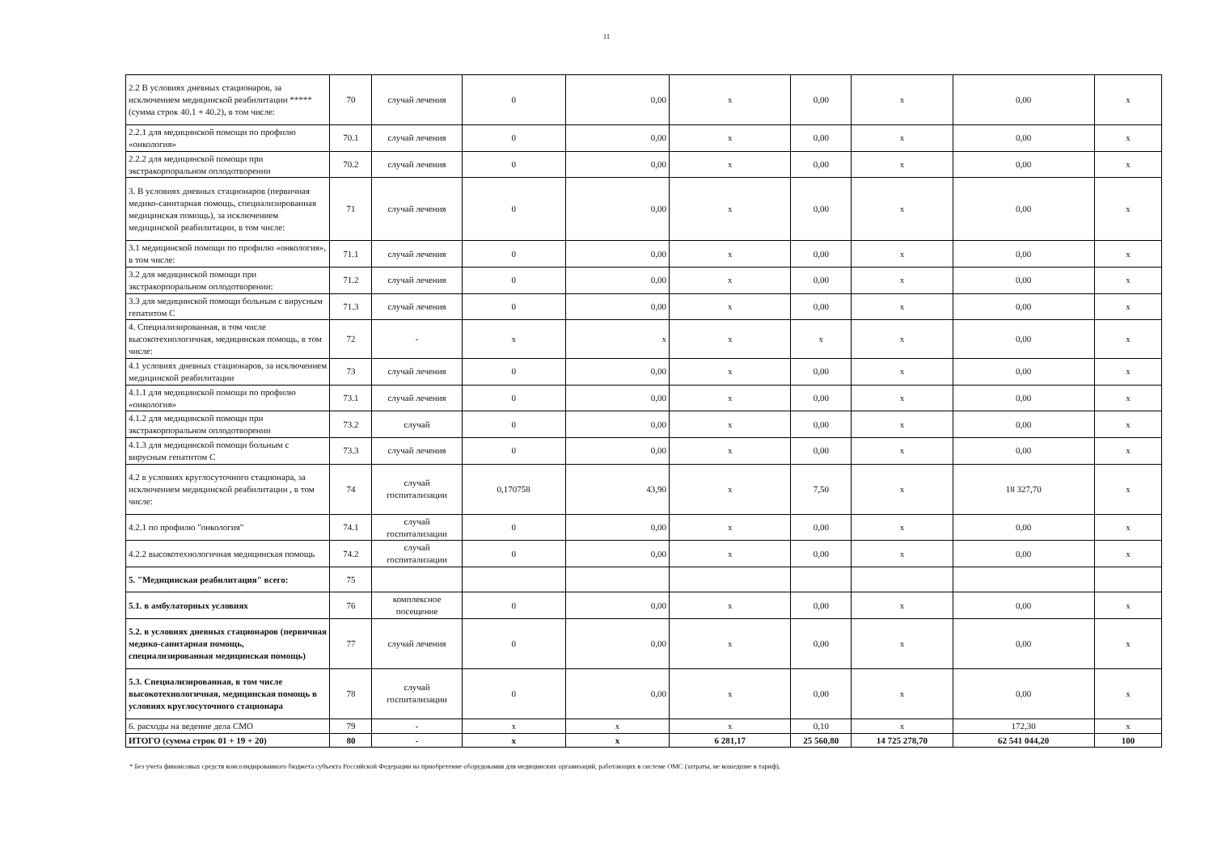11
| 2.2 В условиях дневных стационаров, за исключением медицинской реабилитации ***** (сумма строк 40.1 + 40.2), в том числе: | 70 | случай лечения | 0 | 0,00 | х | 0,00 | х | 0,00 | х |
| 2.2.1 для медицинской помощи по профилю «онкология» | 70.1 | случай лечения | 0 | 0,00 | х | 0,00 | х | 0,00 | х |
| 2.2.2 для медицинской помощи при экстракорпоральном оплодотворении | 70.2 | случай лечения | 0 | 0,00 | х | 0,00 | х | 0,00 | х |
| 3. В условиях дневных стационаров (первичная медико-санитарная помощь, специализированная медицинская помощь), за исключением медицинской реабилитации, в том числе: | 71 | случай лечения | 0 | 0,00 | х | 0,00 | х | 0,00 | х |
| 3.1 медицинской помощи по профилю «онкология», в том числе: | 71.1 | случай лечения | 0 | 0,00 | х | 0,00 | х | 0,00 | х |
| 3.2 для медицинской помощи при экстракорпоральном оплодотворении: | 71.2 | случай лечения | 0 | 0,00 | х | 0,00 | х | 0,00 | х |
| 3.3 для медицинской помощи больным с вирусным гепатитом С | 71.3 | случай лечения | 0 | 0,00 | х | 0,00 | х | 0,00 | х |
| 4. Специализированная, в том числе высокотехнологичная, медицинская помощь, в том числе: | 72 | - | х | х | х | х | х | 0,00 | х |
| 4.1 условиях дневных стационаров, за исключением медицинской реабилитации | 73 | случай лечения | 0 | 0,00 | х | 0,00 | х | 0,00 | х |
| 4.1.1 для медицинской помощи по профилю «онкология» | 73.1 | случай лечения | 0 | 0,00 | х | 0,00 | х | 0,00 | х |
| 4.1.2 для медицинской помощи при экстракорпоральном оплодотворении | 73.2 | случай | 0 | 0,00 | х | 0,00 | х | 0,00 | х |
| 4.1.3 для медицинской помощи больным с вирусным гепатитом С | 73.3 | случай лечения | 0 | 0,00 | х | 0,00 | х | 0,00 | х |
| 4.2 в условиях круглосуточного стационара, за исключением медицинской реабилитации , в том числе: | 74 | случай госпитализации | 0,170758 | 43,90 | х | 7,50 | х | 18 327,70 | х |
| 4.2.1 по профилю "онкология" | 74.1 | случай госпитализации | 0 | 0,00 | х | 0,00 | х | 0,00 | х |
| 4.2.2 высокотехнологичная медицинская помощь | 74.2 | случай госпитализации | 0 | 0,00 | х | 0,00 | х | 0,00 | х |
| 5. "Медицинская реабилитация" всего: | 75 | | | | | | | | |
| 5.1. в амбулаторных условиях | 76 | комплексное посещение | 0 | 0,00 | х | 0,00 | х | 0,00 | х |
| 5.2. в условиях дневных стационаров (первичная медико-санитарная помощь, специализированная медицинская помощь) | 77 | случай лечения | 0 | 0,00 | х | 0,00 | х | 0,00 | х |
| 5.3. Специализированная, в том числе высокотехнологичная, медицинская помощь в условиях круглосуточного стационара | 78 | случай госпитализации | 0 | 0,00 | х | 0,00 | х | 0,00 | х |
| 6. расходы на ведение дела СМО | 79 | - | х | х | х | 0,10 | х | 172,30 | х |
| ИТОГО (сумма строк 01 + 19 + 20) | 80 | - | х | х | 6 281,17 | 25 560,80 | 14 725 278,70 | 62 541 044,20 | 100 |
* Без учета финансовых средств консолидированного бюджета субъекта Российской Федерации на приобретение оборудования для медицинских организаций, работающих в системе ОМС (затраты, не вошедшие в тариф).